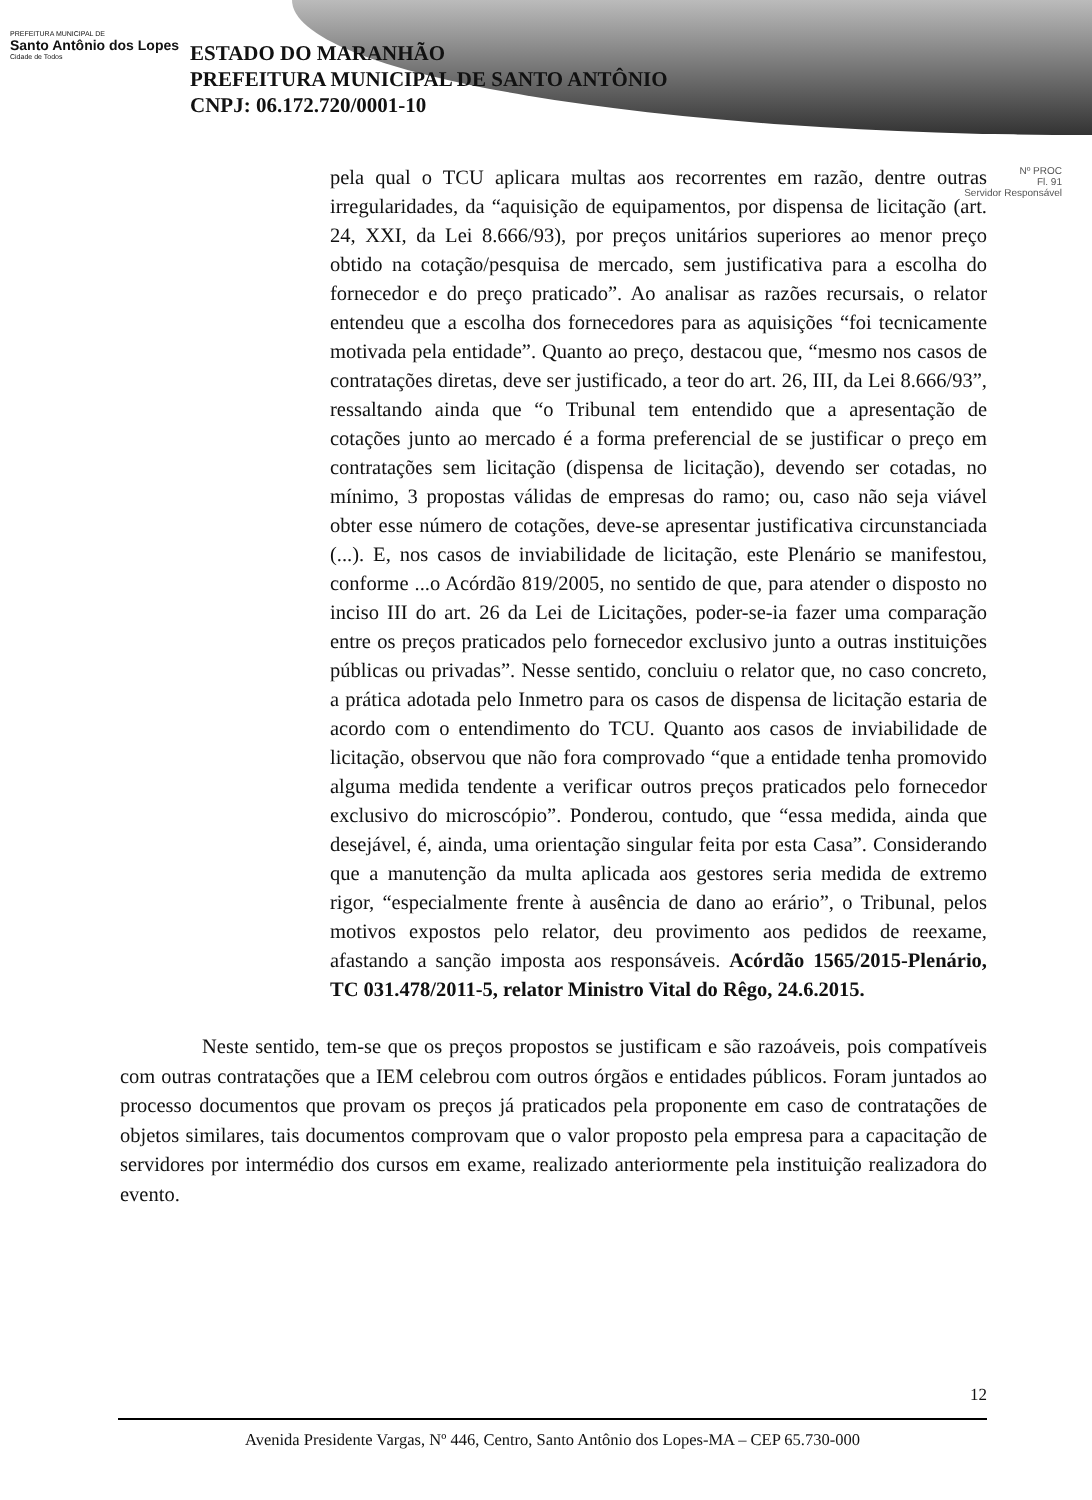PREFEITURA MUNICIPAL DE
Santo Antônio dos Lopes
Cidade de Todos
ESTADO DO MARANHÃO
PREFEITURA MUNICIPAL DE SANTO ANTÔNIO
CNPJ: 06.172.720/0001-10
Nº PROC
Fl. 91
Servidor Responsável
pela qual o TCU aplicara multas aos recorrentes em razão, dentre outras irregularidades, da “aquisição de equipamentos, por dispensa de licitação (art. 24, XXI, da Lei 8.666/93), por preços unitários superiores ao menor preço obtido na cotação/pesquisa de mercado, sem justificativa para a escolha do fornecedor e do preço praticado”. Ao analisar as razões recursais, o relator entendeu que a escolha dos fornecedores para as aquisições “foi tecnicamente motivada pela entidade”. Quanto ao preço, destacou que, “mesmo nos casos de contratações diretas, deve ser justificado, a teor do art. 26, III, da Lei 8.666/93”, ressaltando ainda que “o Tribunal tem entendido que a apresentação de cotações junto ao mercado é a forma preferencial de se justificar o preço em contratações sem licitação (dispensa de licitação), devendo ser cotadas, no mínimo, 3 propostas válidas de empresas do ramo; ou, caso não seja viável obter esse número de cotações, deve-se apresentar justificativa circunstanciada (...). E, nos casos de inviabilidade de licitação, este Plenário se manifestou, conforme ...o Acórdão 819/2005, no sentido de que, para atender o disposto no inciso III do art. 26 da Lei de Licitações, poder-se-ia fazer uma comparação entre os preços praticados pelo fornecedor exclusivo junto a outras instituições públicas ou privadas”. Nesse sentido, concluiu o relator que, no caso concreto, a prática adotada pelo Inmetro para os casos de dispensa de licitação estaria de acordo com o entendimento do TCU. Quanto aos casos de inviabilidade de licitação, observou que não fora comprovado “que a entidade tenha promovido alguma medida tendente a verificar outros preços praticados pelo fornecedor exclusivo do microscópio”. Ponderou, contudo, que “essa medida, ainda que desejável, é, ainda, uma orientação singular feita por esta Casa”. Considerando que a manutenção da multa aplicada aos gestores seria medida de extremo rigor, “especialmente frente à ausência de dano ao erário”, o Tribunal, pelos motivos expostos pelo relator, deu provimento aos pedidos de reexame, afastando a sanção imposta aos responsáveis. Acórdão 1565/2015-Plenário, TC 031.478/2011-5, relator Ministro Vital do Rêgo, 24.6.2015.
Neste sentido, tem-se que os preços propostos se justificam e são razoáveis, pois compatíveis com outras contratações que a IEM celebrou com outros órgãos e entidades públicos. Foram juntados ao processo documentos que provam os preços já praticados pela proponente em caso de contratações de objetos similares, tais documentos comprovam que o valor proposto pela empresa para a capacitação de servidores por intermédio dos cursos em exame, realizado anteriormente pela instituição realizadora do evento.
12
Avenida Presidente Vargas, Nº 446, Centro, Santo Antônio dos Lopes-MA – CEP 65.730-000